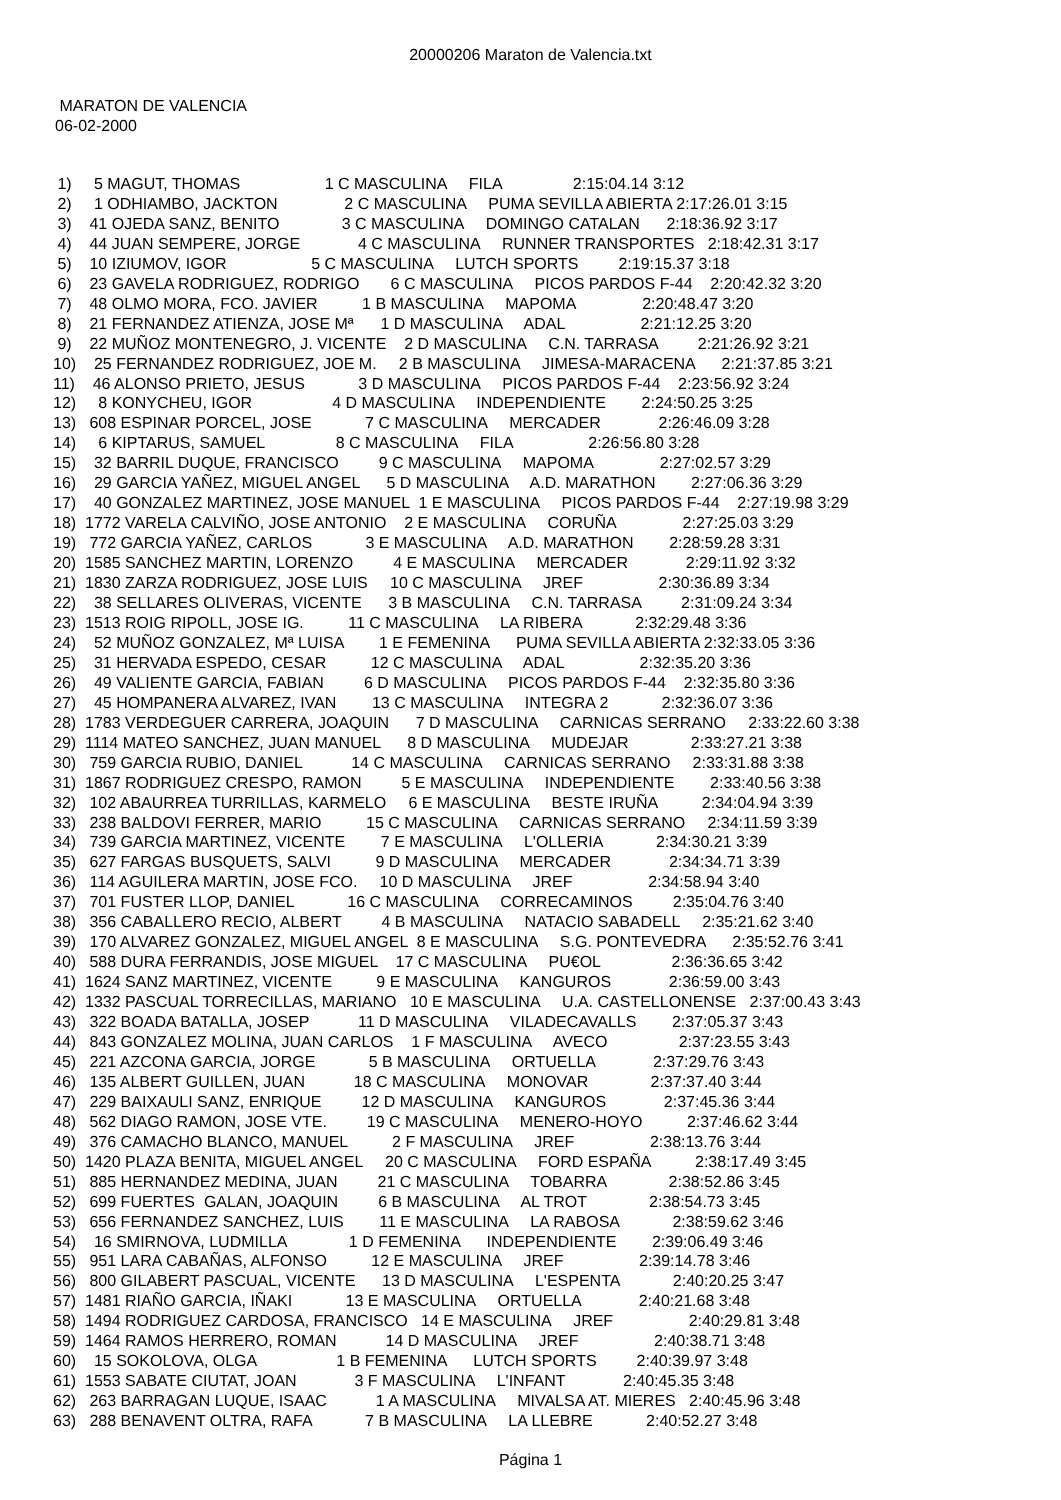20000206 Maraton de Valencia.txt
MARATON DE VALENCIA
06-02-2000
1) 5 MAGUT, THOMAS 1 C MASCULINA FILA 2:15:04.14 3:12 2) 1 ODHIAMBO, JACKTON 2 C MASCULINA PUMA SEVILLA ABIERTA 2:17:26.01 3:15 3) 41 OJEDA SANZ, BENITO 3 C MASCULINA DOMINGO CATALAN 2:18:36.92 3:17 4) 44 JUAN SEMPERE, JORGE 4 C MASCULINA RUNNER TRANSPORTES 2:18:42.31 3:17 5) 10 IZIUMOV, IGOR 5 C MASCULINA LUTCH SPORTS 2:19:15.37 3:18 6) 23 GAVELA RODRIGUEZ, RODRIGO 6 C MASCULINA PICOS PARDOS F-44 2:20:42.32 3:20 7) 48 OLMO MORA, FCO. JAVIER 1 B MASCULINA MAPOMA 2:20:48.47 3:20 8) 21 FERNANDEZ ATIENZA, JOSE Mª 1 D MASCULINA ADAL 2:21:12.25 3:20 9) 22 MUÑOZ MONTENEGRO, J. VICENTE 2 D MASCULINA C.N. TARRASA 2:21:26.92 3:21 10) 25 FERNANDEZ RODRIGUEZ, JOE M. 2 B MASCULINA JIMESA-MARACENA 2:21:37.85 3:21 11) 46 ALONSO PRIETO, JESUS 3 D MASCULINA PICOS PARDOS F-44 2:23:56.92 3:24 12) 8 KONYCHEU, IGOR 4 D MASCULINA INDEPENDIENTE 2:24:50.25 3:25 13) 608 ESPINAR PORCEL, JOSE 7 C MASCULINA MERCADER 2:26:46.09 3:28 14) 6 KIPTARUS, SAMUEL 8 C MASCULINA FILA 2:26:56.80 3:28 15) 32 BARRIL DUQUE, FRANCISCO 9 C MASCULINA MAPOMA 2:27:02.57 3:29 16) 29 GARCIA YAÑEZ, MIGUEL ANGEL 5 D MASCULINA A.D. MARATHON 2:27:06.36 3:29 17) 40 GONZALEZ MARTINEZ, JOSE MANUEL 1 E MASCULINA PICOS PARDOS F-44 2:27:19.98 3:29 18) 1772 VARELA CALVIÑO, JOSE ANTONIO 2 E MASCULINA CORUÑA 2:27:25.03 3:29 19) 772 GARCIA YAÑEZ, CARLOS 3 E MASCULINA A.D. MARATHON 2:28:59.28 3:31 20) 1585 SANCHEZ MARTIN, LORENZO 4 E MASCULINA MERCADER 2:29:11.92 3:32 21) 1830 ZARZA RODRIGUEZ, JOSE LUIS 10 C MASCULINA JREF 2:30:36.89 3:34 22) 38 SELLARES OLIVERAS, VICENTE 3 B MASCULINA C.N. TARRASA 2:31:09.24 3:34 23) 1513 ROIG RIPOLL, JOSE IG. 11 C MASCULINA LA RIBERA 2:32:29.48 3:36 24) 52 MUÑOZ GONZALEZ, Mª LUISA 1 E FEMENINA PUMA SEVILLA ABIERTA 2:32:33.05 3:36 25) 31 HERVADA ESPEDO, CESAR 12 C MASCULINA ADAL 2:32:35.20 3:36 26) 49 VALIENTE GARCIA, FABIAN 6 D MASCULINA PICOS PARDOS F-44 2:32:35.80 3:36 27) 45 HOMPANERA ALVAREZ, IVAN 13 C MASCULINA INTEGRA 2 2:32:36.07 3:36 28) 1783 VERDEGUER CARRERA, JOAQUIN 7 D MASCULINA CARNICAS SERRANO 2:33:22.60 3:38 29) 1114 MATEO SANCHEZ, JUAN MANUEL 8 D MASCULINA MUDEJAR 2:33:27.21 3:38 30) 759 GARCIA RUBIO, DANIEL 14 C MASCULINA CARNICAS SERRANO 2:33:31.88 3:38 31) 1867 RODRIGUEZ CRESPO, RAMON 5 E MASCULINA INDEPENDIENTE 2:33:40.56 3:38 32) 102 ABAURREA TURRILLAS, KARMELO 6 E MASCULINA BESTE IRUÑA 2:34:04.94 3:39 33) 238 BALDOVI FERRER, MARIO 15 C MASCULINA CARNICAS SERRANO 2:34:11.59 3:39 34) 739 GARCIA MARTINEZ, VICENTE 7 E MASCULINA L'OLLERIA 2:34:30.21 3:39 35) 627 FARGAS BUSQUETS, SALVI 9 D MASCULINA MERCADER 2:34:34.71 3:39 36) 114 AGUILERA MARTIN, JOSE FCO. 10 D MASCULINA JREF 2:34:58.94 3:40 37) 701 FUSTER LLOP, DANIEL 16 C MASCULINA CORRECAMINOS 2:35:04.76 3:40 38) 356 CABALLERO RECIO, ALBERT 4 B MASCULINA NATACIO SABADELL 2:35:21.62 3:40 39) 170 ALVAREZ GONZALEZ, MIGUEL ANGEL 8 E MASCULINA S.G. PONTEVEDRA 2:35:52.76 3:41 40) 588 DURA FERRANDIS, JOSE MIGUEL 17 C MASCULINA PU€OL 2:36:36.65 3:42 41) 1624 SANZ MARTINEZ, VICENTE 9 E MASCULINA KANGUROS 2:36:59.00 3:43 42) 1332 PASCUAL TORRECILLAS, MARIANO 10 E MASCULINA U.A. CASTELLONENSE 2:37:00.43 3:43 43) 322 BOADA BATALLA, JOSEP 11 D MASCULINA VILADECAVALLS 2:37:05.37 3:43 44) 843 GONZALEZ MOLINA, JUAN CARLOS 1 F MASCULINA AVECO 2:37:23.55 3:43 45) 221 AZCONA GARCIA, JORGE 5 B MASCULINA ORTUELLA 2:37:29.76 3:43 46) 135 ALBERT GUILLEN, JUAN 18 C MASCULINA MONOVAR 2:37:37.40 3:44 47) 229 BAIXAULI SANZ, ENRIQUE 12 D MASCULINA KANGUROS 2:37:45.36 3:44 48) 562 DIAGO RAMON, JOSE VTE. 19 C MASCULINA MENERO-HOYO 2:37:46.62 3:44 49) 376 CAMACHO BLANCO, MANUEL 2 F MASCULINA JREF 2:38:13.76 3:44 50) 1420 PLAZA BENITA, MIGUEL ANGEL 20 C MASCULINA FORD ESPAÑA 2:38:17.49 3:45 51) 885 HERNANDEZ MEDINA, JUAN 21 C MASCULINA TOBARRA 2:38:52.86 3:45 52) 699 FUERTES GALAN, JOAQUIN 6 B MASCULINA AL TROT 2:38:54.73 3:45 53) 656 FERNANDEZ SANCHEZ, LUIS 11 E MASCULINA LA RABOSA 2:38:59.62 3:46 54) 16 SMIRNOVA, LUDMILLA 1 D FEMENINA INDEPENDIENTE 2:39:06.49 3:46 55) 951 LARA CABAÑAS, ALFONSO 12 E MASCULINA JREF 2:39:14.78 3:46 56) 800 GILABERT PASCUAL, VICENTE 13 D MASCULINA L'ESPENTA 2:40:20.25 3:47 57) 1481 RIAÑO GARCIA, IÑAKI 13 E MASCULINA ORTUELLA 2:40:21.68 3:48 58) 1494 RODRIGUEZ CARDOSA, FRANCISCO 14 E MASCULINA JREF 2:40:29.81 3:48 59) 1464 RAMOS HERRERO, ROMAN 14 D MASCULINA JREF 2:40:38.71 3:48 60) 15 SOKOLOVA, OLGA 1 B FEMENINA LUTCH SPORTS 2:40:39.97 3:48 61) 1553 SABATE CIUTAT, JOAN 3 F MASCULINA L'INFANT 2:40:45.35 3:48 62) 263 BARRAGAN LUQUE, ISAAC 1 A MASCULINA MIVALSA AT. MIERES 2:40:45.96 3:48 63) 288 BENAVENT OLTRA, RAFA 7 B MASCULINA LA LLEBRE 2:40:52.27 3:48
Página 1